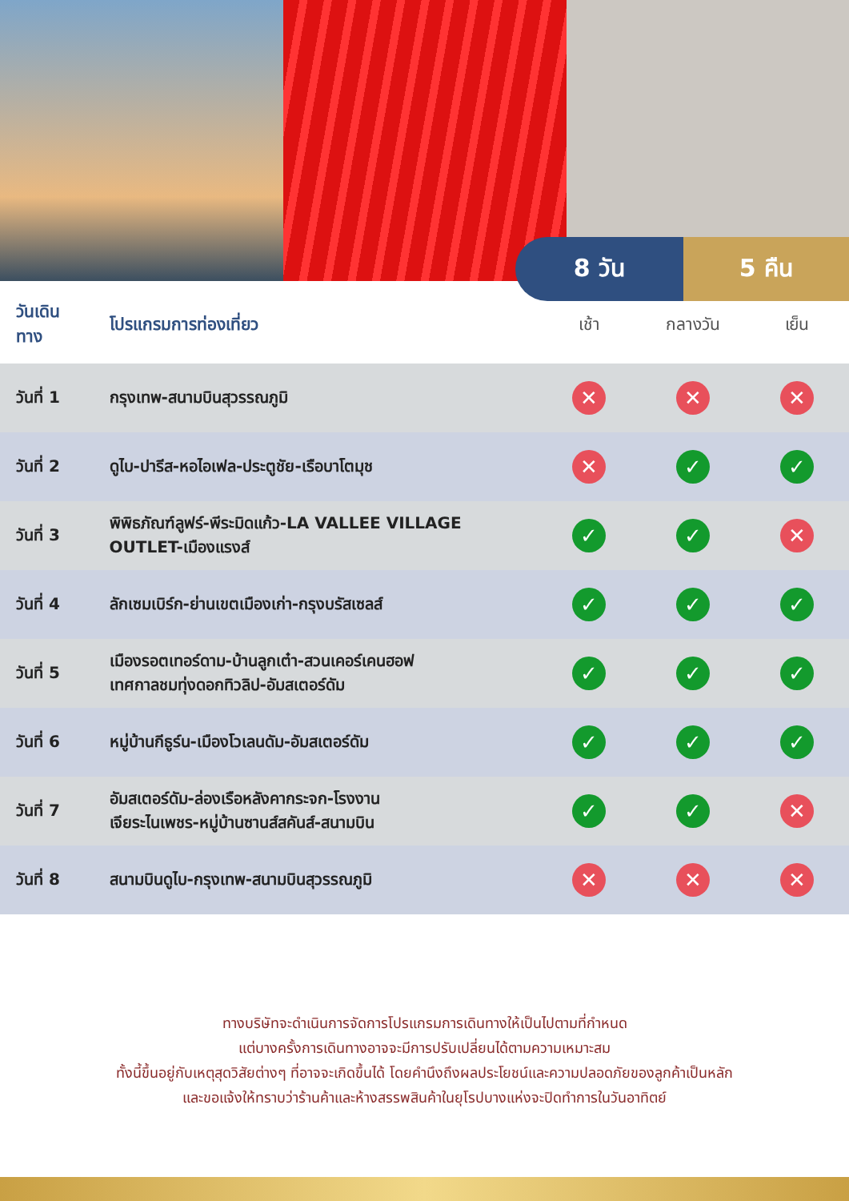8 วัน 5 คืน
| วันเดินทาง | โปรแกรมการท่องเที่ยว | เช้า | กลางวัน | เย็น |
| --- | --- | --- | --- | --- |
| วันที่ 1 | กรุงเทพ-สนามบินสุวรรณภูมิ | ✕ | ✕ | ✕ |
| วันที่ 2 | ดูไบ-ปารีส-หอไอเฟล-ประตูชัย-เรือบาโตมุช | ✕ | ✓ | ✓ |
| วันที่ 3 | พิพิธภัณฑ์ลูฟร์-พีระมิดแก้ว-LA VALLEE VILLAGE OUTLET-เมืองแรงส์ | ✓ | ✓ | ✕ |
| วันที่ 4 | ลักเซมเบิร์ก-ย่านเขตเมืองเก่า-กรุงบรัสเซลส์ | ✓ | ✓ | ✓ |
| วันที่ 5 | เมืองรอตเทอร์ดาม-บ้านลูกเต๋า-สวนเคอร์เคนฮอฟ เทศกาลชมทุ่งดอกทิวลิป-อัมสเตอร์ดัม | ✓ | ✓ | ✓ |
| วันที่ 6 | หมู่บ้านกีธูร์น-เมืองโวเลนดัม-อัมสเตอร์ดัม | ✓ | ✓ | ✓ |
| วันที่ 7 | อัมสเตอร์ดัม-ล่องเรือหลังคากระจก-โรงงาน เจียระไนเพชร-หมู่บ้านซานส์สคันส์-สนามบิน | ✓ | ✓ | ✕ |
| วันที่ 8 | สนามบินดูไบ-กรุงเทพ-สนามบินสุวรรณภูมิ | ✕ | ✕ | ✕ |
ทางบริษัทจะดำเนินการจัดการโปรแกรมการเดินทางให้เป็นไปตามที่กำหนด
แต่บางครั้งการเดินทางอาจจะมีการปรับเปลี่ยนได้ตามความเหมาะสม
ทั้งนี้ขึ้นอยู่กับเหตุสุดวิสัยต่างๆ ที่อาจจะเกิดขึ้นได้ โดยคำนึงถึงผลประโยชน์และความปลอดภัยของลูกค้าเป็นหลัก
และขอแจ้งให้ทราบว่าร้านค้าและห้างสรรพสินค้าในยุโรปบางแห่งจะปิดทำการในวันอาทิตย์